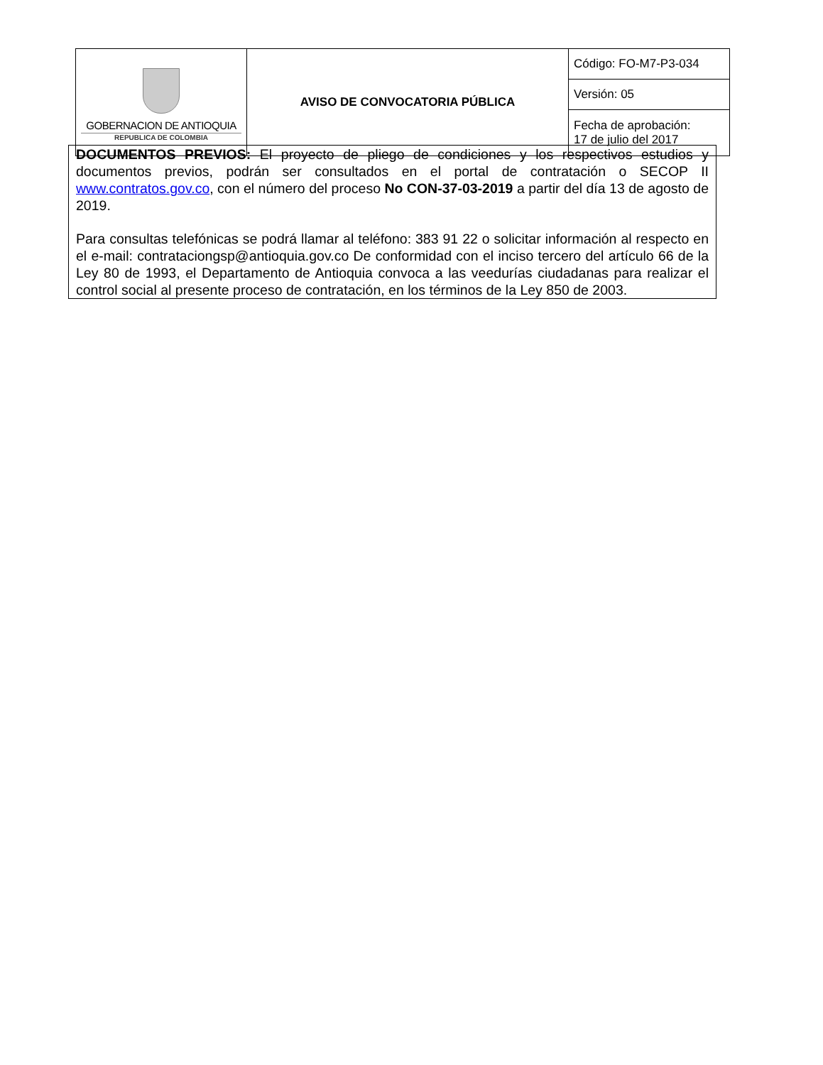| GOBERNACION DE ANTIOQUIA REPUBLICA DE COLOMBIA | AVISO DE CONVOCATORIA PÚBLICA | Código: FO-M7-P3-034 |
| | | Versión: 05 |
| | | Fecha de aprobación: 17 de julio del 2017 |
DOCUMENTOS PREVIOS: El proyecto de pliego de condiciones y los respectivos estudios y documentos previos, podrán ser consultados en el portal de contratación o SECOP II www.contratos.gov.co, con el número del proceso No CON-37-03-2019 a partir del día 13 de agosto de 2019.
Para consultas telefónicas se podrá llamar al teléfono: 383 91 22 o solicitar información al respecto en el e-mail: contrataciongsp@antioquia.gov.co De conformidad con el inciso tercero del artículo 66 de la Ley 80 de 1993, el Departamento de Antioquia convoca a las veedurías ciudadanas para realizar el control social al presente proceso de contratación, en los términos de la Ley 850 de 2003.